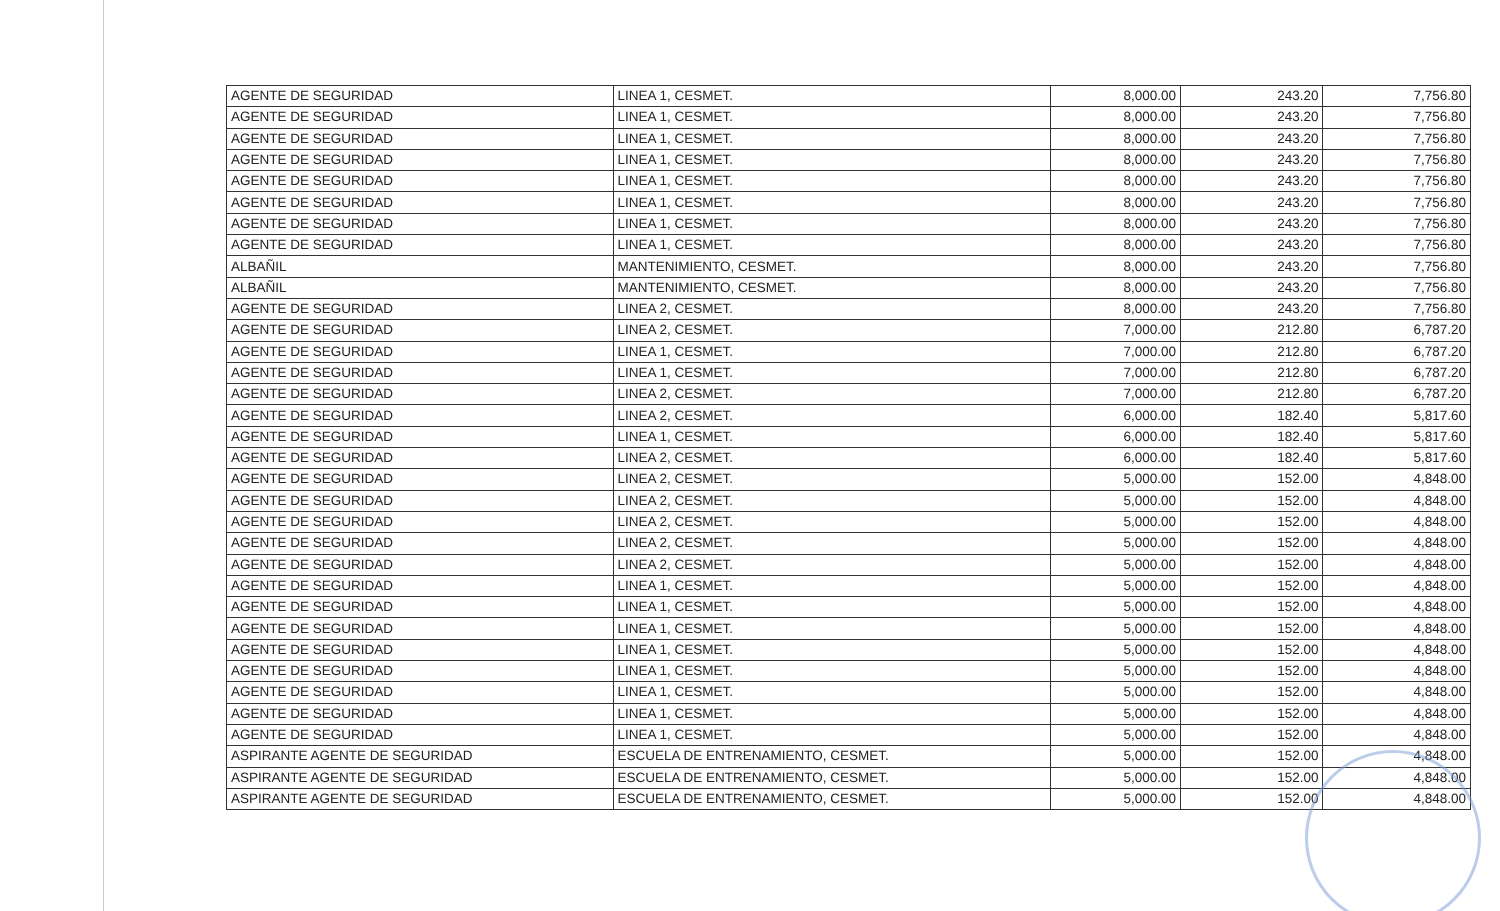| AGENTE DE SEGURIDAD | LINEA 1, CESMET. | 8,000.00 | 243.20 | 7,756.80 |
| AGENTE DE SEGURIDAD | LINEA 1, CESMET. | 8,000.00 | 243.20 | 7,756.80 |
| AGENTE DE SEGURIDAD | LINEA 1, CESMET. | 8,000.00 | 243.20 | 7,756.80 |
| AGENTE DE SEGURIDAD | LINEA 1, CESMET. | 8,000.00 | 243.20 | 7,756.80 |
| AGENTE DE SEGURIDAD | LINEA 1, CESMET. | 8,000.00 | 243.20 | 7,756.80 |
| AGENTE DE SEGURIDAD | LINEA 1, CESMET. | 8,000.00 | 243.20 | 7,756.80 |
| AGENTE DE SEGURIDAD | LINEA 1, CESMET. | 8,000.00 | 243.20 | 7,756.80 |
| AGENTE DE SEGURIDAD | LINEA 1, CESMET. | 8,000.00 | 243.20 | 7,756.80 |
| ALBAÑIL | MANTENIMIENTO, CESMET. | 8,000.00 | 243.20 | 7,756.80 |
| ALBAÑIL | MANTENIMIENTO, CESMET. | 8,000.00 | 243.20 | 7,756.80 |
| AGENTE DE SEGURIDAD | LINEA 2, CESMET. | 8,000.00 | 243.20 | 7,756.80 |
| AGENTE DE SEGURIDAD | LINEA 2, CESMET. | 7,000.00 | 212.80 | 6,787.20 |
| AGENTE DE SEGURIDAD | LINEA 1, CESMET. | 7,000.00 | 212.80 | 6,787.20 |
| AGENTE DE SEGURIDAD | LINEA 1, CESMET. | 7,000.00 | 212.80 | 6,787.20 |
| AGENTE DE SEGURIDAD | LINEA 2, CESMET. | 7,000.00 | 212.80 | 6,787.20 |
| AGENTE DE SEGURIDAD | LINEA 2, CESMET. | 6,000.00 | 182.40 | 5,817.60 |
| AGENTE DE SEGURIDAD | LINEA 1, CESMET. | 6,000.00 | 182.40 | 5,817.60 |
| AGENTE DE SEGURIDAD | LINEA 2, CESMET. | 6,000.00 | 182.40 | 5,817.60 |
| AGENTE DE SEGURIDAD | LINEA 2, CESMET. | 5,000.00 | 152.00 | 4,848.00 |
| AGENTE DE SEGURIDAD | LINEA 2, CESMET. | 5,000.00 | 152.00 | 4,848.00 |
| AGENTE DE SEGURIDAD | LINEA 2, CESMET. | 5,000.00 | 152.00 | 4,848.00 |
| AGENTE DE SEGURIDAD | LINEA 2, CESMET. | 5,000.00 | 152.00 | 4,848.00 |
| AGENTE DE SEGURIDAD | LINEA 2, CESMET. | 5,000.00 | 152.00 | 4,848.00 |
| AGENTE DE SEGURIDAD | LINEA 1, CESMET. | 5,000.00 | 152.00 | 4,848.00 |
| AGENTE DE SEGURIDAD | LINEA 1, CESMET. | 5,000.00 | 152.00 | 4,848.00 |
| AGENTE DE SEGURIDAD | LINEA 1, CESMET. | 5,000.00 | 152.00 | 4,848.00 |
| AGENTE DE SEGURIDAD | LINEA 1, CESMET. | 5,000.00 | 152.00 | 4,848.00 |
| AGENTE DE SEGURIDAD | LINEA 1, CESMET. | 5,000.00 | 152.00 | 4,848.00 |
| AGENTE DE SEGURIDAD | LINEA 1, CESMET. | 5,000.00 | 152.00 | 4,848.00 |
| AGENTE DE SEGURIDAD | LINEA 1, CESMET. | 5,000.00 | 152.00 | 4,848.00 |
| AGENTE DE SEGURIDAD | LINEA 1, CESMET. | 5,000.00 | 152.00 | 4,848.00 |
| ASPIRANTE AGENTE DE SEGURIDAD | ESCUELA DE ENTRENAMIENTO, CESMET. | 5,000.00 | 152.00 | 4,848.00 |
| ASPIRANTE AGENTE DE SEGURIDAD | ESCUELA DE ENTRENAMIENTO, CESMET. | 5,000.00 | 152.00 | 4,848.00 |
| ASPIRANTE AGENTE DE SEGURIDAD | ESCUELA DE ENTRENAMIENTO, CESMET. | 5,000.00 | 152.00 | 4,848.00 |